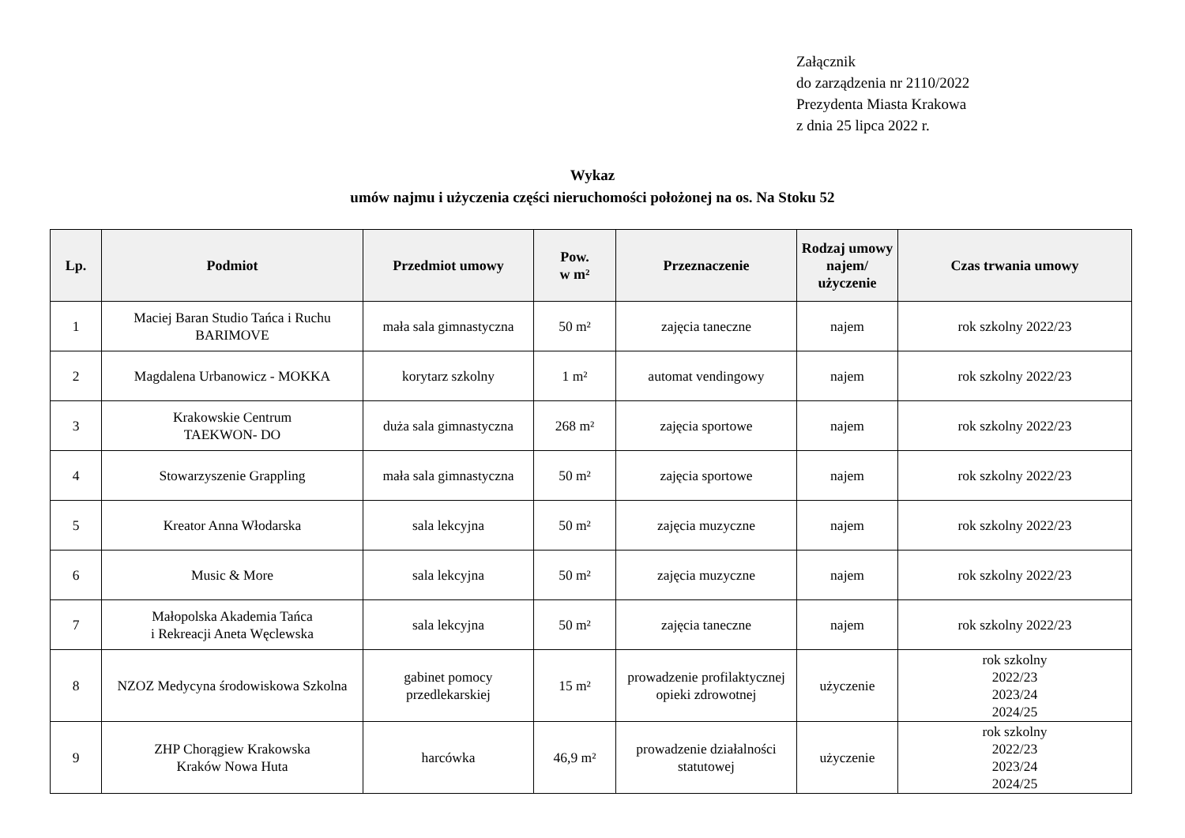Załącznik
do zarządzenia nr 2110/2022
Prezydenta Miasta Krakowa
z dnia 25 lipca 2022 r.
Wykaz
umów najmu i użyczenia części nieruchomości położonej na os. Na Stoku 52
| Lp. | Podmiot | Przedmiot umowy | Pow. w m² | Przeznaczenie | Rodzaj umowy najem/ użyczenie | Czas trwania umowy |
| --- | --- | --- | --- | --- | --- | --- |
| 1 | Maciej Baran Studio Tańca i Ruchu BARIMOVE | mała sala gimnastyczna | 50 m² | zajęcia taneczne | najem | rok szkolny 2022/23 |
| 2 | Magdalena Urbanowicz - MOKKA | korytarz szkolny | 1 m² | automat vendingowy | najem | rok szkolny 2022/23 |
| 3 | Krakowskie Centrum TAEKWON- DO | duża sala gimnastyczna | 268 m² | zajęcia sportowe | najem | rok szkolny 2022/23 |
| 4 | Stowarzyszenie Grappling | mała sala gimnastyczna | 50 m² | zajęcia sportowe | najem | rok szkolny 2022/23 |
| 5 | Kreator Anna Włodarska | sala lekcyjna | 50 m² | zajęcia muzyczne | najem | rok szkolny 2022/23 |
| 6 | Music & More | sala lekcyjna | 50 m² | zajęcia muzyczne | najem | rok szkolny 2022/23 |
| 7 | Małopolska Akademia Tańca i Rekreacji Aneta Węclewska | sala lekcyjna | 50 m² | zajęcia taneczne | najem | rok szkolny 2022/23 |
| 8 | NZOZ Medycyna środowiskowa Szkolna | gabinet pomocy przedlekarskiej | 15 m² | prowadzenie profilaktycznej opieki zdrowotnej | użyczenie | rok szkolny 2022/23 2023/24 2024/25 |
| 9 | ZHP Chorągiew Krakowska Kraków Nowa Huta | harcówka | 46,9 m² | prowadzenie działalności statutowej | użyczenie | rok szkolny 2022/23 2023/24 2024/25 |